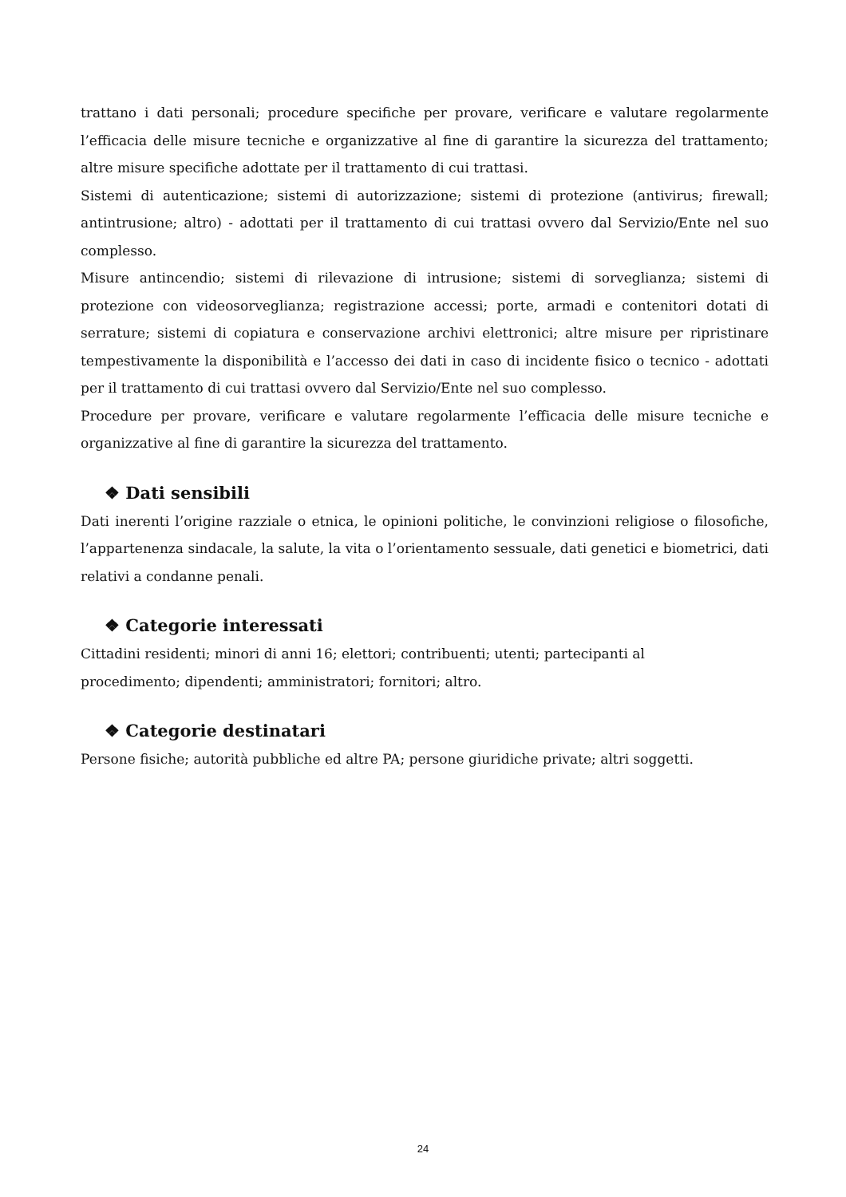trattano i dati personali; procedure specifiche per provare, verificare e valutare regolarmente l’efficacia delle misure tecniche e organizzative al fine di garantire la sicurezza del trattamento; altre misure specifiche adottate per il trattamento di cui trattasi.
Sistemi di autenticazione; sistemi di autorizzazione; sistemi di protezione (antivirus; firewall; antintrusione; altro) - adottati per il trattamento di cui trattasi ovvero dal Servizio/Ente nel suo complesso.
Misure antincendio; sistemi di rilevazione di intrusione; sistemi di sorveglianza; sistemi di protezione con videosorveglianza; registrazione accessi; porte, armadi e contenitori dotati di serrature; sistemi di copiatura e conservazione archivi elettronici; altre misure per ripristinare tempestivamente la disponibilità e l’accesso dei dati in caso di incidente fisico o tecnico - adottati per il trattamento di cui trattasi ovvero dal Servizio/Ente nel suo complesso.
Procedure per provare, verificare e valutare regolarmente l’efficacia delle misure tecniche e organizzative al fine di garantire la sicurezza del trattamento.
❖ Dati sensibili
Dati inerenti l’origine razziale o etnica, le opinioni politiche, le convinzioni religiose o filosofiche, l’appartenenza sindacale, la salute, la vita o l’orientamento sessuale, dati genetici e biometrici, dati relativi a condanne penali.
❖ Categorie interessati
Cittadini residenti; minori di anni 16; elettori; contribuenti; utenti; partecipanti al
procedimento; dipendenti; amministratori; fornitori; altro.
❖ Categorie destinatari
Persone fisiche; autorità pubbliche ed altre PA; persone giuridiche private; altri soggetti.
24